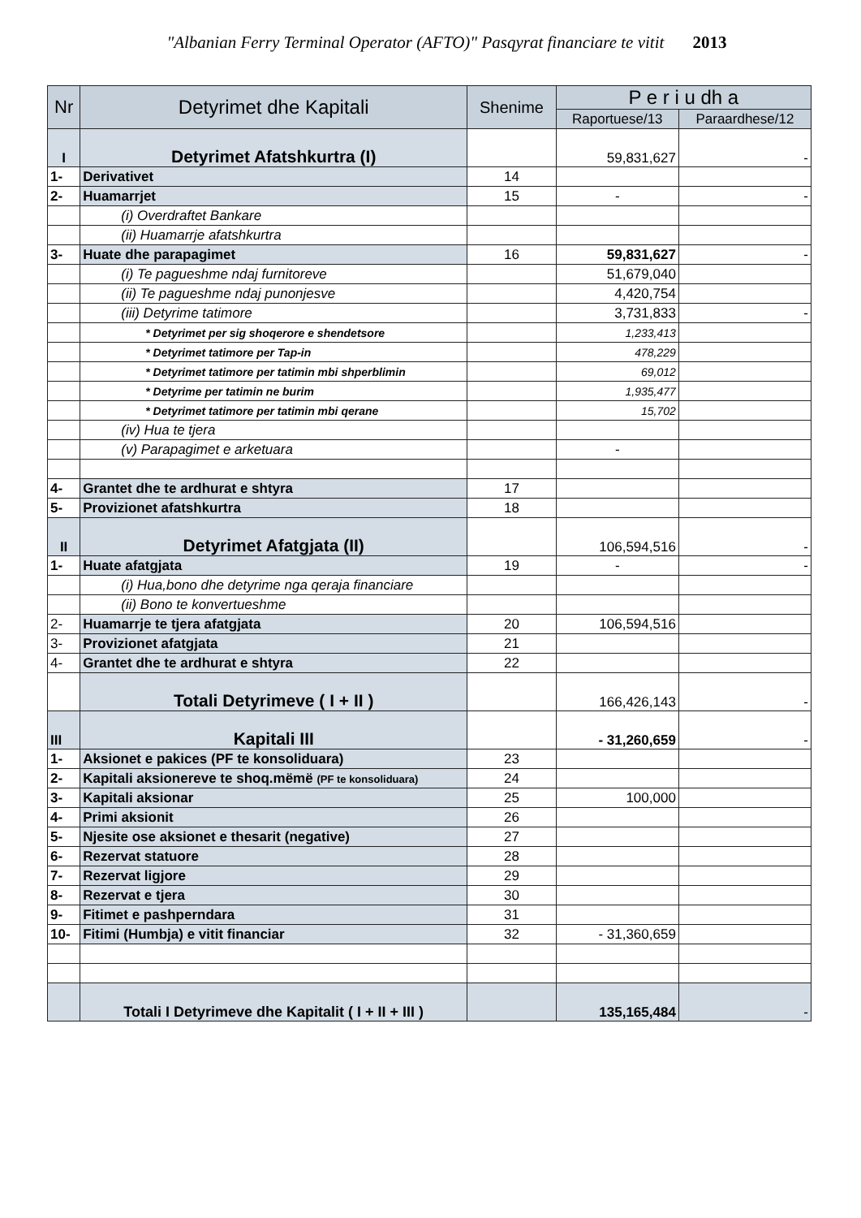"Albanian Ferry Terminal Operator (AFTO)" Pasqyrat financiare te vitit 2013
| Nr | Detyrimet dhe Kapitali | Shenime | P e r i u dh a | |
| --- | --- | --- | --- | --- |
| | | | Raportuese/13 | Paraardhese/12 |
| I | Detyrimet Afatshkurtra (I) | | 59,831,627 | - |
| 1- | Derivativet | 14 | | |
| 2- | Huamarrjet | 15 | - | - |
| | (i) Overdraftet Bankare | | | |
| | (ii) Huamarrje afatshkurtra | | | |
| 3- | Huate dhe parapagimet | 16 | 59,831,627 | - |
| | (i) Te pagueshme ndaj furnitoreve | | 51,679,040 | |
| | (ii) Te pagueshme ndaj punonjesve | | 4,420,754 | |
| | (iii) Detyrime tatimore | | 3,731,833 | - |
| | * Detyrimet per sig shoqerore e shendetsore | | 1,233,413 | |
| | * Detyrimet tatimore per Tap-in | | 478,229 | |
| | * Detyrimet tatimore per tatimin mbi shperblimin | | 69,012 | |
| | * Detyrime per tatimin ne burim | | 1,935,477 | |
| | * Detyrimet tatimore per tatimin mbi qerane | | 15,702 | |
| | (iv) Hua te tjera | | | |
| | (v) Parapagimet e arketuara | | - | |
| 4- | Grantet dhe te ardhurat e shtyra | 17 | | |
| 5- | Provizionet afatshkurtra | 18 | | |
| II | Detyrimet Afatgjata (II) | | 106,594,516 | - |
| 1- | Huate afatgjata | 19 | - | - |
| | (i) Hua,bono dhe detyrime nga qeraja financiare | | | |
| | (ii) Bono te konvertueshme | | | |
| 2- | Huamarrje te tjera afatgjata | 20 | 106,594,516 | |
| 3- | Provizionet afatgjata | 21 | | |
| 4- | Grantet dhe te ardhurat e shtyra | 22 | | |
| | Totali Detyrimeve ( I + II ) | | 166,426,143 | - |
| III | Kapitali III | | - 31,260,659 | - |
| 1- | Aksionet e pakices (PF te konsoliduara) | 23 | | |
| 2- | Kapitali aksionereve te shoq.mëmë (PF te konsoliduara) | 24 | | |
| 3- | Kapitali aksionar | 25 | 100,000 | |
| 4- | Primi aksionit | 26 | | |
| 5- | Njesite ose aksionet e thesarit (negative) | 27 | | |
| 6- | Rezervat statuore | 28 | | |
| 7- | Rezervat ligjore | 29 | | |
| 8- | Rezervat e tjera | 30 | | |
| 9- | Fitimet e pashperndara | 31 | | |
| 10- | Fitimi (Humbja) e vitit financiar | 32 | - 31,360,659 | |
| | Totali I Detyrimeve dhe Kapitalit ( I + II + III ) | | 135,165,484 | - |